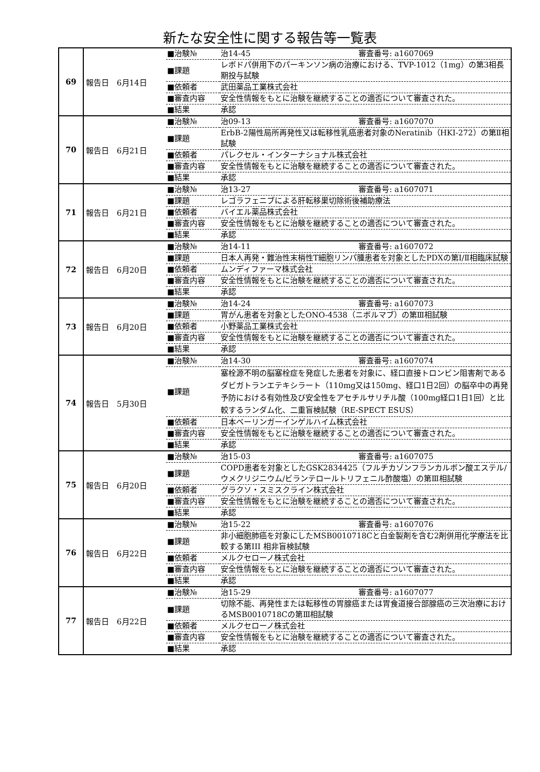新たな安全性に関する報告等一覧表
| 69 | 報告日 6月14日 | / ■治験№ / 治14-45 審査番号: a1607069 / / ■課題 / レボドパ併用下のパーキンソン病の治療における、TVP-1012（1mg）の第3相長期投与試験 / / ■依頼者 / 武田薬品工業株式会社 / / ■審査内容 / 安全性情報をもとに治験を継続することの適否について審査された。 / / ■結果 / 承認 / |
| 70 | 報告日 6月21日 | / ■治験№ / 治09-13 審査番号: a1607070 / / ■課題 / ErbB-2陽性局所再発性又は転移性乳癌患者対象のNeratinib（HKI-272）の第Ⅱ相試験 / / ■依頼者 / パレクセル・インターナショナル株式会社 / / ■審査内容 / 安全性情報をもとに治験を継続することの適否について審査された。 / / ■結果 / 承認 / |
| 71 | 報告日 6月21日 | / ■治験№ / 治13-27 審査番号: a1607071 / / ■課題 / レゴラフェニブによる肝転移巣切除術後補助療法 / / ■依頼者 / バイエル薬品株式会社 / / ■審査内容 / 安全性情報をもとに治験を継続することの適否について審査された。 / / ■結果 / 承認 / |
| 72 | 報告日 6月20日 | / ■治験№ / 治14-11 審査番号: a1607072 / / ■課題 / 日本人再発・難治性末梢性T細胞リンパ腫患者を対象としたPDXの第Ⅰ/Ⅱ相臨床試験 / / ■依頼者 / ムンディファーマ株式会社 / / ■審査内容 / 安全性情報をもとに治験を継続することの適否について審査された。 / / ■結果 / 承認 / |
| 73 | 報告日 6月20日 | / ■治験№ / 治14-24 審査番号: a1607073 / / ■課題 / 胃がん患者を対象としたONO-4538（ニボルマブ）の第Ⅲ相試験 / / ■依頼者 / 小野薬品工業株式会社 / / ■審査内容 / 安全性情報をもとに治験を継続することの適否について審査された。 / / ■結果 / 承認 / |
| 74 | 報告日 5月30日 | / ■治験№ / 治14-30 審査番号: a1607074 / / ■課題 / 塞栓源不明の脳塞栓症を発症した患者を対象に、経口直接トロンビン阻害剤であるダビガトランエテキシラート（110mg又は150mg、経口1日2回）の脳卒中の再発予防における有効性及び安全性をアセチルサリチル酸（100mg経口1日1回）と比較するランダム化、二重盲検試験（RE-SPECT ESUS） / / ■依頼者 / 日本ベーリンガーインゲルハイム株式会社 / / ■審査内容 / 安全性情報をもとに治験を継続することの適否について審査された。 / / ■結果 / 承認 / |
| 75 | 報告日 6月20日 | / ■治験№ / 治15-03 審査番号: a1607075 / / ■課題 / COPD患者を対象としたGSK2834425（フルチカゾンフランカルボン酸エステル/ウメクリジニウム/ビランテロールトリフェニル酢酸塩）の第Ⅲ相試験 / / ■依頼者 / グラクソ・スミスクライン株式会社 / / ■審査内容 / 安全性情報をもとに治験を継続することの適否について審査された。 / / ■結果 / 承認 / |
| 76 | 報告日 6月22日 | / ■治験№ / 治15-22 審査番号: a1607076 / / ■課題 / 非小細胞肺癌を対象にしたMSB0010718Cと白金製剤を含む2剤併用化学療法を比較する第III 相非盲検試験 / / ■依頼者 / メルクセローノ株式会社 / / ■審査内容 / 安全性情報をもとに治験を継続することの適否について審査された。 / / ■結果 / 承認 / |
| 77 | 報告日 6月22日 | / ■治験№ / 治15-29 審査番号: a1607077 / / ■課題 / 切除不能、再発性または転移性の胃腺癌または胃食道接合部腺癌の三次治療におけるMSB0010718Cの第Ⅲ相試験 / / ■依頼者 / メルクセローノ株式会社 / / ■審査内容 / 安全性情報をもとに治験を継続することの適否について審査された。 / / ■結果 / 承認 / |